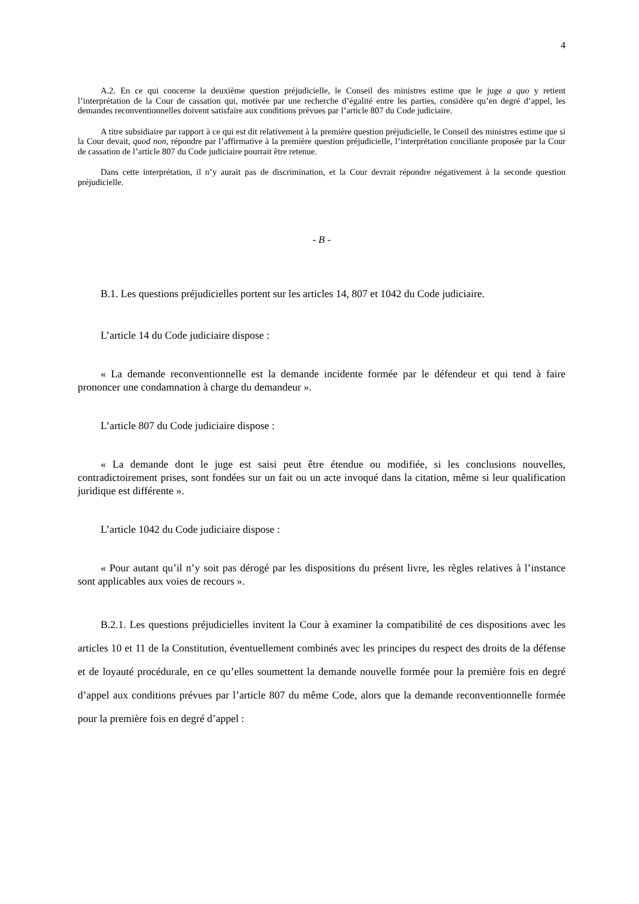4
A.2. En ce qui concerne la deuxième question préjudicielle, le Conseil des ministres estime que le juge a quo y retient l’interprétation de la Cour de cassation qui, motivée par une recherche d’égalité entre les parties, considère qu’en degré d’appel, les demandes reconventionnelles doivent satisfaire aux conditions prévues par l’article 807 du Code judiciaire.
A titre subsidiaire par rapport à ce qui est dit relativement à la première question préjudicielle, le Conseil des ministres estime que si la Cour devait, quod non, répondre par l’affirmative à la première question préjudicielle, l’interprétation conciliante proposée par la Cour de cassation de l’article 807 du Code judiciaire pourrait être retenue.
Dans cette interprétation, il n’y aurait pas de discrimination, et la Cour devrait répondre négativement à la seconde question préjudicielle.
- B -
B.1. Les questions préjudicielles portent sur les articles 14, 807 et 1042 du Code judiciaire.
L’article 14 du Code judiciaire dispose :
« La demande reconventionnelle est la demande incidente formée par le défendeur et qui tend à faire prononcer une condamnation à charge du demandeur ».
L’article 807 du Code judiciaire dispose :
« La demande dont le juge est saisi peut être étendue ou modifiée, si les conclusions nouvelles, contradictoirement prises, sont fondées sur un fait ou un acte invoqué dans la citation, même si leur qualification juridique est différente ».
L’article 1042 du Code judiciaire dispose :
« Pour autant qu’il n’y soit pas dérogé par les dispositions du présent livre, les règles relatives à l’instance sont applicables aux voies de recours ».
B.2.1. Les questions préjudicielles invitent la Cour à examiner la compatibilité de ces dispositions avec les articles 10 et 11 de la Constitution, éventuellement combinés avec les principes du respect des droits de la défense et de loyauté procédurale, en ce qu’elles soumettent la demande nouvelle formée pour la première fois en degré d’appel aux conditions prévues par l’article 807 du même Code, alors que la demande reconventionnelle formée pour la première fois en degré d’appel :